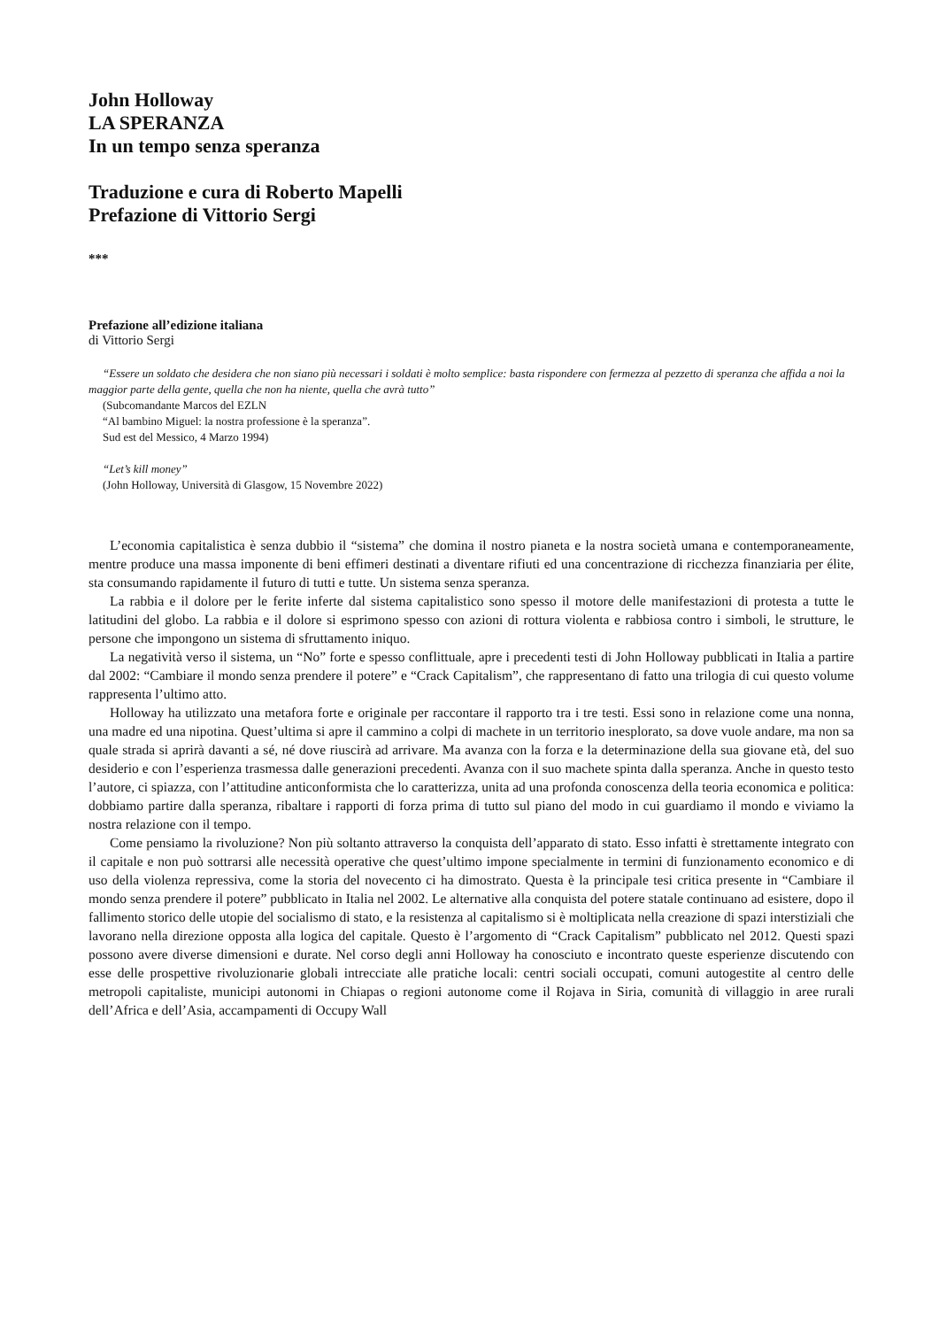John Holloway
LA SPERANZA
In un tempo senza speranza
Traduzione e cura di Roberto Mapelli
Prefazione di Vittorio Sergi
***
Prefazione all’edizione italiana
di Vittorio Sergi
“Essere un soldato che desidera che non siano più necessari i soldati è molto semplice: basta rispondere con fermezza al pezzetto di speranza che affida a noi la maggior parte della gente, quella che non ha niente, quella che avrà tutto”
(Subcomandante Marcos del EZLN
“Al bambino Miguel: la nostra professione è la speranza”.
Sud est del Messico, 4 Marzo 1994)
“Let’s kill money”
(John Holloway, Università di Glasgow, 15 Novembre 2022)
L’economia capitalistica è senza dubbio il “sistema” che domina il nostro pianeta e la nostra società umana e contemporaneamente, mentre produce una massa imponente di beni effimeri destinati a diventare rifiuti ed una concentrazione di ricchezza finanziaria per élite, sta consumando rapidamente il futuro di tutti e tutte. Un sistema senza speranza.
La rabbia e il dolore per le ferite inferte dal sistema capitalistico sono spesso il motore delle manifestazioni di protesta a tutte le latitudini del globo. La rabbia e il dolore si esprimono spesso con azioni di rottura violenta e rabbiosa contro i simboli, le strutture, le persone che impongono un sistema di sfruttamento iniquo.
La negatività verso il sistema, un “No” forte e spesso conflittuale, apre i precedenti testi di John Holloway pubblicati in Italia a partire dal 2002: “Cambiare il mondo senza prendere il potere” e “Crack Capitalism”, che rappresentano di fatto una trilogia di cui questo volume rappresenta l’ultimo atto.
Holloway ha utilizzato una metafora forte e originale per raccontare il rapporto tra i tre testi. Essi sono in relazione come una nonna, una madre ed una nipotina. Quest’ultima si apre il cammino a colpi di machete in un territorio inesplorato, sa dove vuole andare, ma non sa quale strada si aprirà davanti a sé, né dove riuscirà ad arrivare. Ma avanza con la forza e la determinazione della sua giovane età, del suo desiderio e con l’esperienza trasmessa dalle generazioni precedenti. Avanza con il suo machete spinta dalla speranza. Anche in questo testo l’autore, ci spiazza, con l’attitudine anticonformista che lo caratterizza, unita ad una profonda conoscenza della teoria economica e politica: dobbiamo partire dalla speranza, ribaltare i rapporti di forza prima di tutto sul piano del modo in cui guardiamo il mondo e viviamo la nostra relazione con il tempo.
Come pensiamo la rivoluzione? Non più soltanto attraverso la conquista dell’apparato di stato. Esso infatti è strettamente integrato con il capitale e non può sottrarsi alle necessità operative che quest’ultimo impone specialmente in termini di funzionamento economico e di uso della violenza repressiva, come la storia del novecento ci ha dimostrato. Questa è la principale tesi critica presente in “Cambiare il mondo senza prendere il potere” pubblicato in Italia nel 2002. Le alternative alla conquista del potere statale continuano ad esistere, dopo il fallimento storico delle utopie del socialismo di stato, e la resistenza al capitalismo si è moltiplicata nella creazione di spazi interstiziali che lavorano nella direzione opposta alla logica del capitale. Questo è l’argomento di “Crack Capitalism” pubblicato nel 2012. Questi spazi possono avere diverse dimensioni e durate. Nel corso degli anni Holloway ha conosciuto e incontrato queste esperienze discutendo con esse delle prospettive rivoluzionarie globali intrecciate alle pratiche locali: centri sociali occupati, comuni autogestite al centro delle metropoli capitaliste, municipi autonomi in Chiapas o regioni autonome come il Rojava in Siria, comunità di villaggio in aree rurali dell’Africa e dell’Asia, accampamenti di Occupy Wall